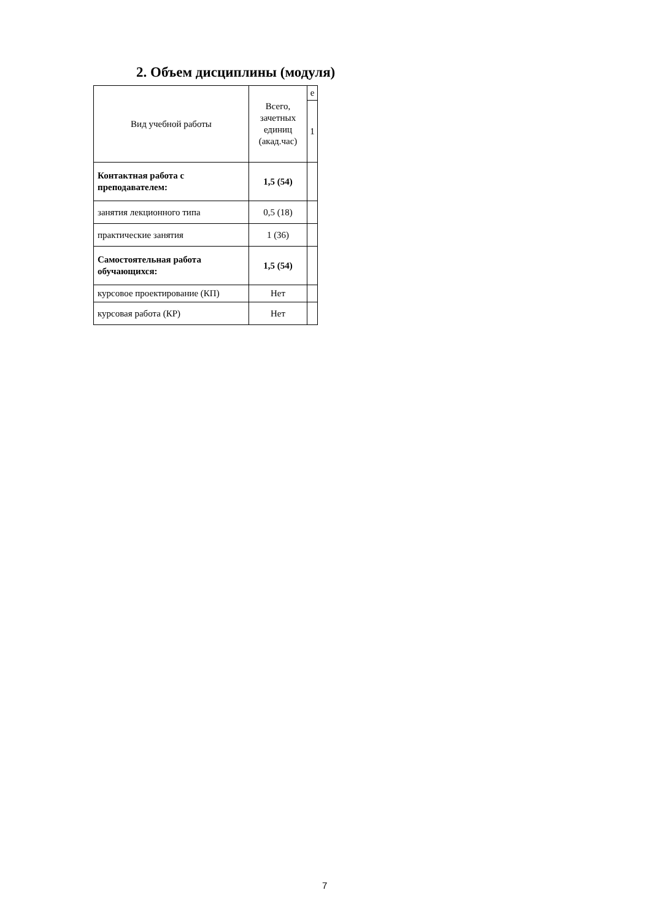2. Объем дисциплины (модуля)
| Вид учебной работы | Всего, зачетных единиц (акад.час) | е |
| | | 1 |
| Контактная работа с преподавателем: | 1,5 (54) | |
| занятия лекционного типа | 0,5 (18) | |
| практические занятия | 1 (36) | |
| Самостоятельная работа обучающихся: | 1,5 (54) | |
| курсовое проектирование (КП) | Нет | |
| курсовая работа (КР) | Нет | |
7